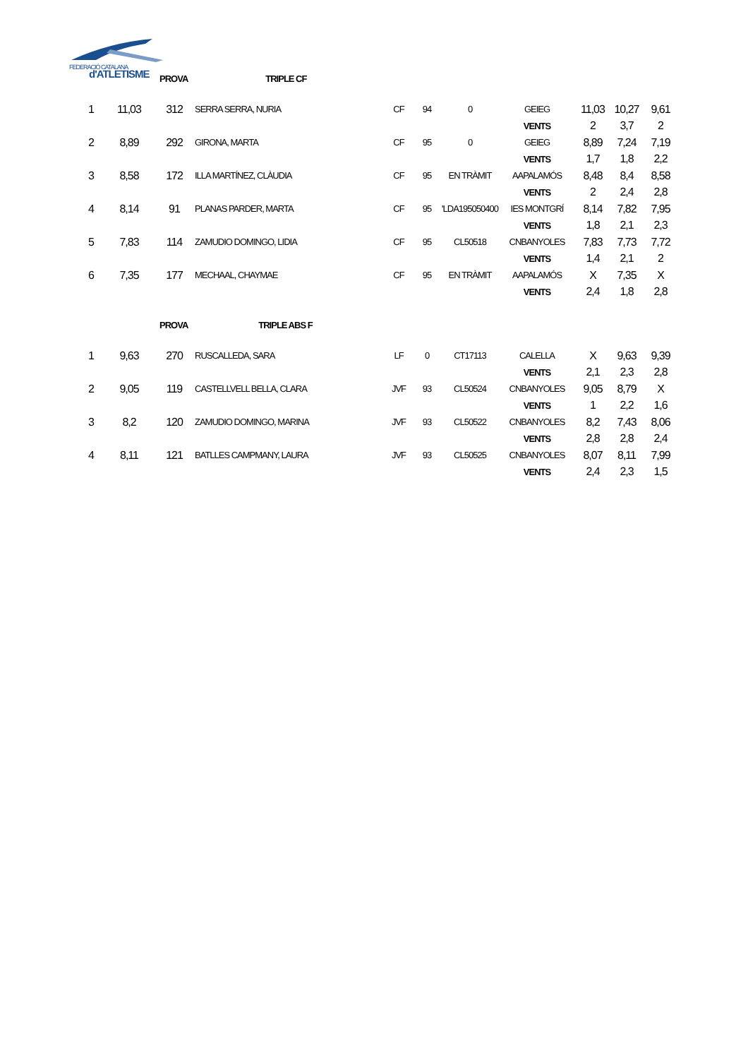FEDERACIÓ CATALANA
d'ATLETISME
PROVA TRIPLE CF
| 1 | 11,03 | 312 | SERRA SERRA, NURIA | CF | 94 | 0 | GEIEG | 11,03 | 10,27 | 9,61 |
| | | | | | | | VENTS | 2 | 3,7 | 2 |
| 2 | 8,89 | 292 | GIRONA, MARTA | CF | 95 | 0 | GEIEG | 8,89 | 7,24 | 7,19 |
| | | | | | | | VENTS | 1,7 | 1,8 | 2,2 |
| 3 | 8,58 | 172 | ILLA MARTÍNEZ, CLÀUDIA | CF | 95 | EN TRÀMIT | AAPALAMÓS | 8,48 | 8,4 | 8,58 |
| | | | | | | | VENTS | 2 | 2,4 | 2,8 |
| 4 | 8,14 | 91 | PLANAS PARDER, MARTA | CF | 95 | 'LDA195050400 | IES MONTGRÍ | 8,14 | 7,82 | 7,95 |
| | | | | | | | VENTS | 1,8 | 2,1 | 2,3 |
| 5 | 7,83 | 114 | ZAMUDIO DOMINGO, LIDIA | CF | 95 | CL50518 | CNBANYOLES | 7,83 | 7,73 | 7,72 |
| | | | | | | | VENTS | 1,4 | 2,1 | 2 |
| 6 | 7,35 | 177 | MECHAAL, CHAYMAE | CF | 95 | EN TRÀMIT | AAPALAMÓS | X | 7,35 | X |
| | | | | | | | VENTS | 2,4 | 1,8 | 2,8 |
PROVA TRIPLE ABS F
| 1 | 9,63 | 270 | RUSCALLEDA, SARA | LF | 0 | CT17113 | CALELLA | X | 9,63 | 9,39 |
| | | | | | | | VENTS | 2,1 | 2,3 | 2,8 |
| 2 | 9,05 | 119 | CASTELLVELL BELLA, CLARA | JVF | 93 | CL50524 | CNBANYOLES | 9,05 | 8,79 | X |
| | | | | | | | VENTS | 1 | 2,2 | 1,6 |
| 3 | 8,2 | 120 | ZAMUDIO DOMINGO, MARINA | JVF | 93 | CL50522 | CNBANYOLES | 8,2 | 7,43 | 8,06 |
| | | | | | | | VENTS | 2,8 | 2,8 | 2,4 |
| 4 | 8,11 | 121 | BATLLES CAMPMANY, LAURA | JVF | 93 | CL50525 | CNBANYOLES | 8,07 | 8,11 | 7,99 |
| | | | | | | | VENTS | 2,4 | 2,3 | 1,5 |